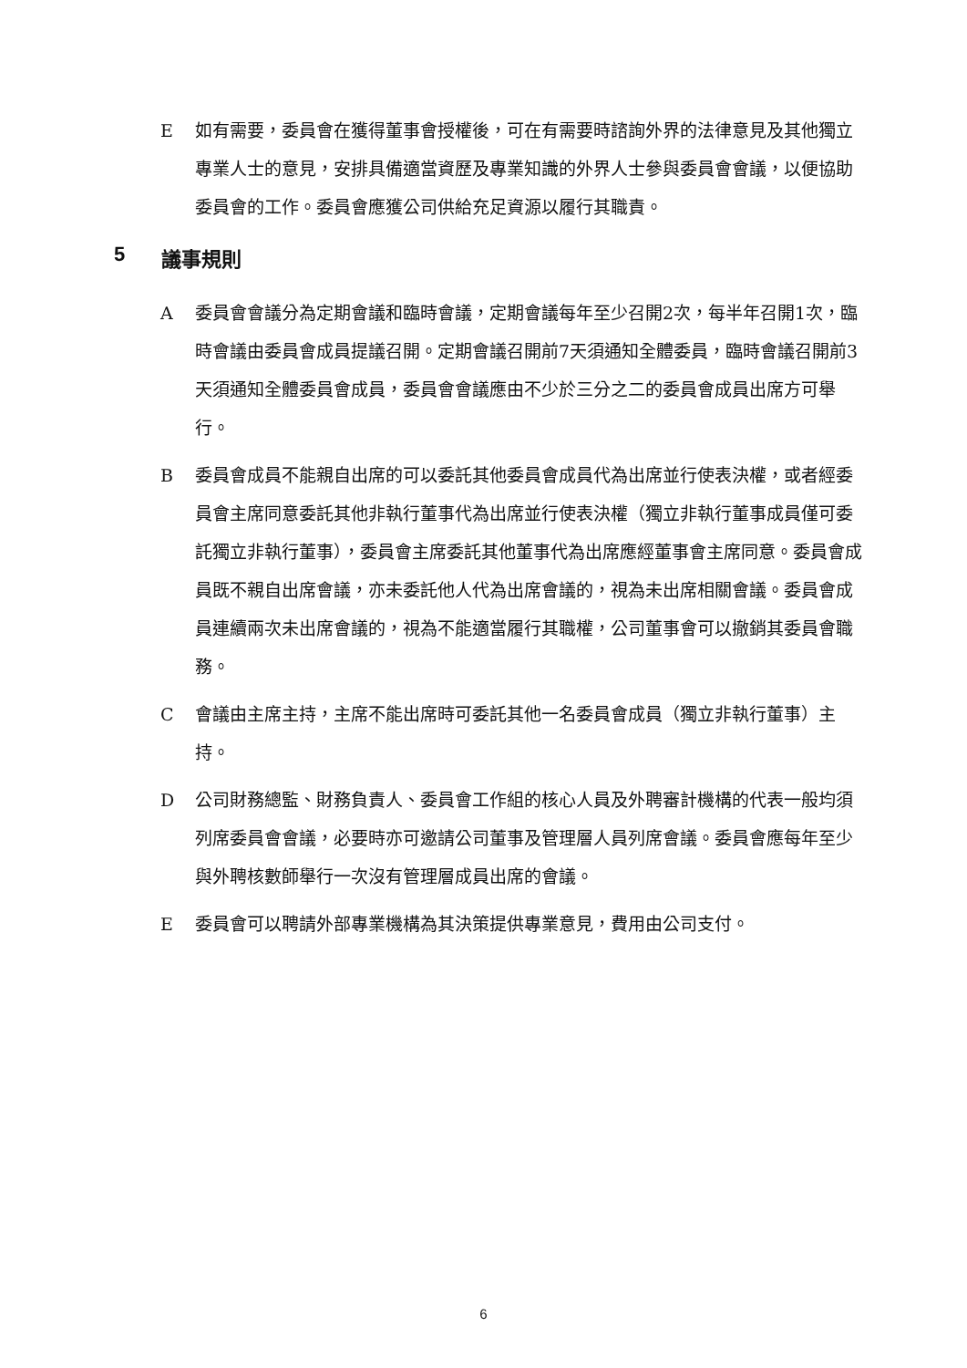E 如有需要，委員會在獲得董事會授權後，可在有需要時諮詢外界的法律意見及其他獨立專業人士的意見，安排具備適當資歷及專業知識的外界人士參與委員會會議，以便協助委員會的工作。委員會應獲公司供給充足資源以履行其職責。
5 議事規則
A 委員會會議分為定期會議和臨時會議，定期會議每年至少召開2次，每半年召開1次，臨時會議由委員會成員提議召開。定期會議召開前7天須通知全體委員，臨時會議召開前3天須通知全體委員會成員，委員會會議應由不少於三分之二的委員會成員出席方可舉行。
B 委員會成員不能親自出席的可以委託其他委員會成員代為出席並行使表決權，或者經委員會主席同意委託其他非執行董事代為出席並行使表決權（獨立非執行董事成員僅可委託獨立非執行董事），委員會主席委託其他董事代為出席應經董事會主席同意。委員會成員既不親自出席會議，亦未委託他人代為出席會議的，視為未出席相關會議。委員會成員連續兩次未出席會議的，視為不能適當履行其職權，公司董事會可以撤銷其委員會職務。
C 會議由主席主持，主席不能出席時可委託其他一名委員會成員（獨立非執行董事）主持。
D 公司財務總監、財務負責人、委員會工作組的核心人員及外聘審計機構的代表一般均須列席委員會會議，必要時亦可邀請公司董事及管理層人員列席會議。委員會應每年至少與外聘核數師舉行一次沒有管理層成員出席的會議。
E 委員會可以聘請外部專業機構為其決策提供專業意見，費用由公司支付。
6